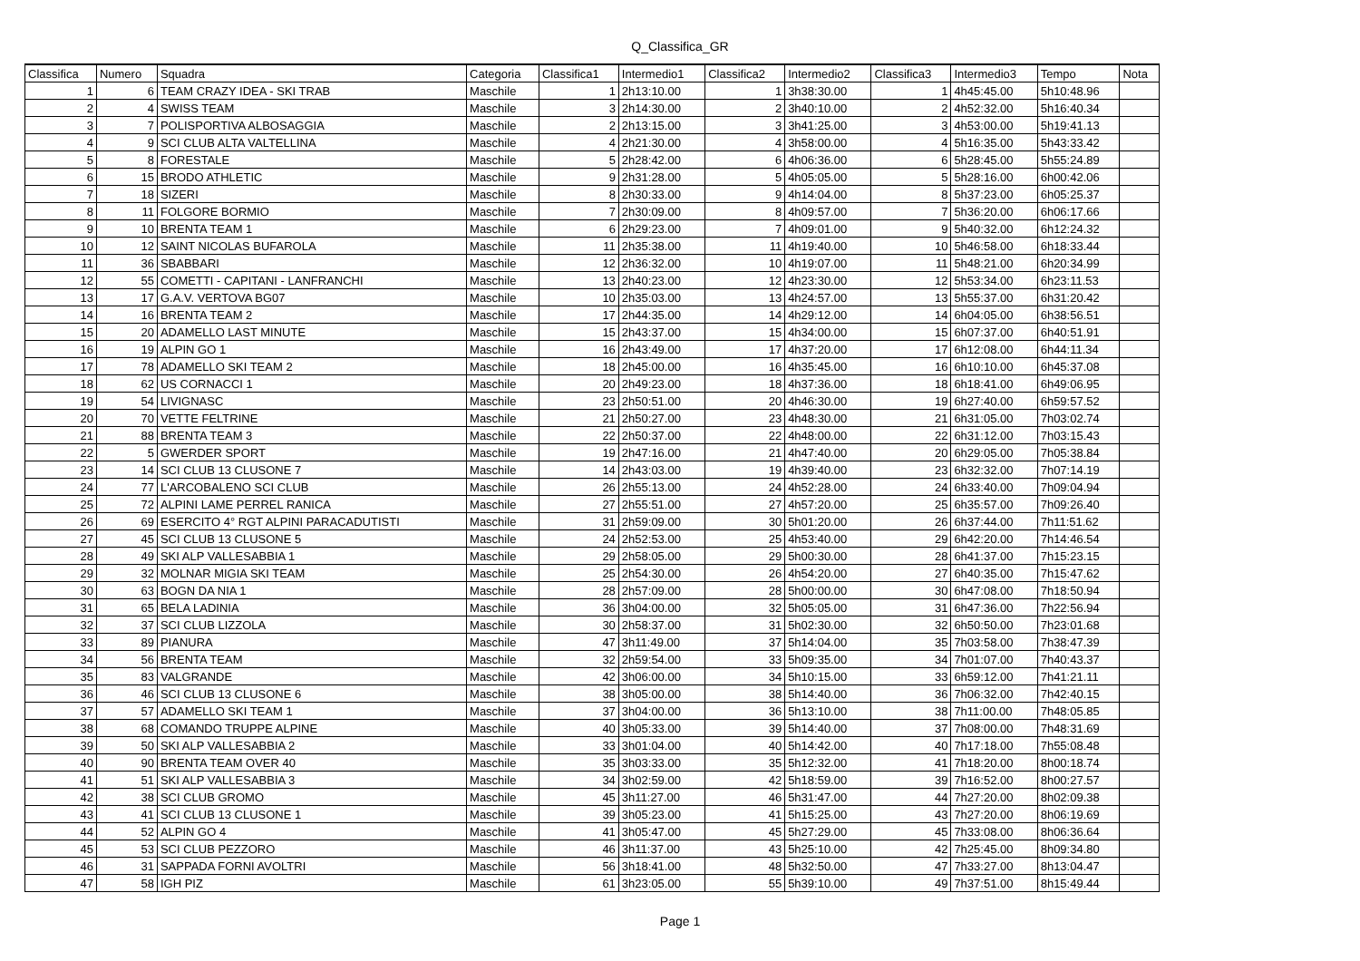Q_Classifica_GR
| Classifica | Numero | Squadra | Categoria | Classifica1 | Intermedio1 | Classifica2 | Intermedio2 | Classifica3 | Intermedio3 | Tempo | Nota |
| --- | --- | --- | --- | --- | --- | --- | --- | --- | --- | --- | --- |
| 1 | 6 | TEAM CRAZY IDEA - SKI TRAB | Maschile | 1 | 2h13:10.00 | 1 | 3h38:30.00 | 1 | 4h45:45.00 | 5h10:48.96 | |
| 2 | 4 | SWISS TEAM | Maschile | 3 | 2h14:30.00 | 2 | 3h40:10.00 | 2 | 4h52:32.00 | 5h16:40.34 | |
| 3 | 7 | POLISPORTIVA ALBOSAGGIA | Maschile | 2 | 2h13:15.00 | 3 | 3h41:25.00 | 3 | 4h53:00.00 | 5h19:41.13 | |
| 4 | 9 | SCI CLUB ALTA VALTELLINA | Maschile | 4 | 2h21:30.00 | 4 | 3h58:00.00 | 4 | 5h16:35.00 | 5h43:33.42 | |
| 5 | 8 | FORESTALE | Maschile | 5 | 2h28:42.00 | 6 | 4h06:36.00 | 6 | 5h28:45.00 | 5h55:24.89 | |
| 6 | 15 | BRODO ATHLETIC | Maschile | 9 | 2h31:28.00 | 5 | 4h05:05.00 | 5 | 5h28:16.00 | 6h00:42.06 | |
| 7 | 18 | SIZERI | Maschile | 8 | 2h30:33.00 | 9 | 4h14:04.00 | 8 | 5h37:23.00 | 6h05:25.37 | |
| 8 | 11 | FOLGORE BORMIO | Maschile | 7 | 2h30:09.00 | 8 | 4h09:57.00 | 7 | 5h36:20.00 | 6h06:17.66 | |
| 9 | 10 | BRENTA TEAM 1 | Maschile | 6 | 2h29:23.00 | 7 | 4h09:01.00 | 9 | 5h40:32.00 | 6h12:24.32 | |
| 10 | 12 | SAINT NICOLAS BUFAROLA | Maschile | 11 | 2h35:38.00 | 11 | 4h19:40.00 | 10 | 5h46:58.00 | 6h18:33.44 | |
| 11 | 36 | SBABBARI | Maschile | 12 | 2h36:32.00 | 10 | 4h19:07.00 | 11 | 5h48:21.00 | 6h20:34.99 | |
| 12 | 55 | COMETTI - CAPITANI - LANFRANCHI | Maschile | 13 | 2h40:23.00 | 12 | 4h23:30.00 | 12 | 5h53:34.00 | 6h23:11.53 | |
| 13 | 17 | G.A.V. VERTOVA BG07 | Maschile | 10 | 2h35:03.00 | 13 | 4h24:57.00 | 13 | 5h55:37.00 | 6h31:20.42 | |
| 14 | 16 | BRENTA TEAM 2 | Maschile | 17 | 2h44:35.00 | 14 | 4h29:12.00 | 14 | 6h04:05.00 | 6h38:56.51 | |
| 15 | 20 | ADAMELLO LAST MINUTE | Maschile | 15 | 2h43:37.00 | 15 | 4h34:00.00 | 15 | 6h07:37.00 | 6h40:51.91 | |
| 16 | 19 | ALPIN GO 1 | Maschile | 16 | 2h43:49.00 | 17 | 4h37:20.00 | 17 | 6h12:08.00 | 6h44:11.34 | |
| 17 | 78 | ADAMELLO SKI TEAM 2 | Maschile | 18 | 2h45:00.00 | 16 | 4h35:45.00 | 16 | 6h10:10.00 | 6h45:37.08 | |
| 18 | 62 | US CORNACCI 1 | Maschile | 20 | 2h49:23.00 | 18 | 4h37:36.00 | 18 | 6h18:41.00 | 6h49:06.95 | |
| 19 | 54 | LIVIGNASC | Maschile | 23 | 2h50:51.00 | 20 | 4h46:30.00 | 19 | 6h27:40.00 | 6h59:57.52 | |
| 20 | 70 | VETTE FELTRINE | Maschile | 21 | 2h50:27.00 | 23 | 4h48:30.00 | 21 | 6h31:05.00 | 7h03:02.74 | |
| 21 | 88 | BRENTA TEAM 3 | Maschile | 22 | 2h50:37.00 | 22 | 4h48:00.00 | 22 | 6h31:12.00 | 7h03:15.43 | |
| 22 | 5 | GWERDER SPORT | Maschile | 19 | 2h47:16.00 | 21 | 4h47:40.00 | 20 | 6h29:05.00 | 7h05:38.84 | |
| 23 | 14 | SCI CLUB 13 CLUSONE 7 | Maschile | 14 | 2h43:03.00 | 19 | 4h39:40.00 | 23 | 6h32:32.00 | 7h07:14.19 | |
| 24 | 77 | L'ARCOBALENO SCI CLUB | Maschile | 26 | 2h55:13.00 | 24 | 4h52:28.00 | 24 | 6h33:40.00 | 7h09:04.94 | |
| 25 | 72 | ALPINI LAME PERREL RANICA | Maschile | 27 | 2h55:51.00 | 27 | 4h57:20.00 | 25 | 6h35:57.00 | 7h09:26.40 | |
| 26 | 69 | ESERCITO 4° RGT ALPINI PARACADUTISTI | Maschile | 31 | 2h59:09.00 | 30 | 5h01:20.00 | 26 | 6h37:44.00 | 7h11:51.62 | |
| 27 | 45 | SCI CLUB 13 CLUSONE 5 | Maschile | 24 | 2h52:53.00 | 25 | 4h53:40.00 | 29 | 6h42:20.00 | 7h14:46.54 | |
| 28 | 49 | SKI ALP VALLESABBIA 1 | Maschile | 29 | 2h58:05.00 | 29 | 5h00:30.00 | 28 | 6h41:37.00 | 7h15:23.15 | |
| 29 | 32 | MOLNAR MIGIA SKI TEAM | Maschile | 25 | 2h54:30.00 | 26 | 4h54:20.00 | 27 | 6h40:35.00 | 7h15:47.62 | |
| 30 | 63 | BOGN DA NIA 1 | Maschile | 28 | 2h57:09.00 | 28 | 5h00:00.00 | 30 | 6h47:08.00 | 7h18:50.94 | |
| 31 | 65 | BELA LADINIA | Maschile | 36 | 3h04:00.00 | 32 | 5h05:05.00 | 31 | 6h47:36.00 | 7h22:56.94 | |
| 32 | 37 | SCI CLUB LIZZOLA | Maschile | 30 | 2h58:37.00 | 31 | 5h02:30.00 | 32 | 6h50:50.00 | 7h23:01.68 | |
| 33 | 89 | PIANURA | Maschile | 47 | 3h11:49.00 | 37 | 5h14:04.00 | 35 | 7h03:58.00 | 7h38:47.39 | |
| 34 | 56 | BRENTA TEAM | Maschile | 32 | 2h59:54.00 | 33 | 5h09:35.00 | 34 | 7h01:07.00 | 7h40:43.37 | |
| 35 | 83 | VALGRANDE | Maschile | 42 | 3h06:00.00 | 34 | 5h10:15.00 | 33 | 6h59:12.00 | 7h41:21.11 | |
| 36 | 46 | SCI CLUB 13 CLUSONE 6 | Maschile | 38 | 3h05:00.00 | 38 | 5h14:40.00 | 36 | 7h06:32.00 | 7h42:40.15 | |
| 37 | 57 | ADAMELLO SKI TEAM 1 | Maschile | 37 | 3h04:00.00 | 36 | 5h13:10.00 | 38 | 7h11:00.00 | 7h48:05.85 | |
| 38 | 68 | COMANDO TRUPPE ALPINE | Maschile | 40 | 3h05:33.00 | 39 | 5h14:40.00 | 37 | 7h08:00.00 | 7h48:31.69 | |
| 39 | 50 | SKI ALP VALLESABBIA 2 | Maschile | 33 | 3h01:04.00 | 40 | 5h14:42.00 | 40 | 7h17:18.00 | 7h55:08.48 | |
| 40 | 90 | BRENTA TEAM OVER 40 | Maschile | 35 | 3h03:33.00 | 35 | 5h12:32.00 | 41 | 7h18:20.00 | 8h00:18.74 | |
| 41 | 51 | SKI ALP VALLESABBIA 3 | Maschile | 34 | 3h02:59.00 | 42 | 5h18:59.00 | 39 | 7h16:52.00 | 8h00:27.57 | |
| 42 | 38 | SCI CLUB GROMO | Maschile | 45 | 3h11:27.00 | 46 | 5h31:47.00 | 44 | 7h27:20.00 | 8h02:09.38 | |
| 43 | 41 | SCI CLUB 13 CLUSONE 1 | Maschile | 39 | 3h05:23.00 | 41 | 5h15:25.00 | 43 | 7h27:20.00 | 8h06:19.69 | |
| 44 | 52 | ALPIN GO 4 | Maschile | 41 | 3h05:47.00 | 45 | 5h27:29.00 | 45 | 7h33:08.00 | 8h06:36.64 | |
| 45 | 53 | SCI CLUB PEZZORO | Maschile | 46 | 3h11:37.00 | 43 | 5h25:10.00 | 42 | 7h25:45.00 | 8h09:34.80 | |
| 46 | 31 | SAPPADA FORNI AVOLTRI | Maschile | 56 | 3h18:41.00 | 48 | 5h32:50.00 | 47 | 7h33:27.00 | 8h13:04.47 | |
| 47 | 58 | IGH PIZ | Maschile | 61 | 3h23:05.00 | 55 | 5h39:10.00 | 49 | 7h37:51.00 | 8h15:49.44 | |
Page 1